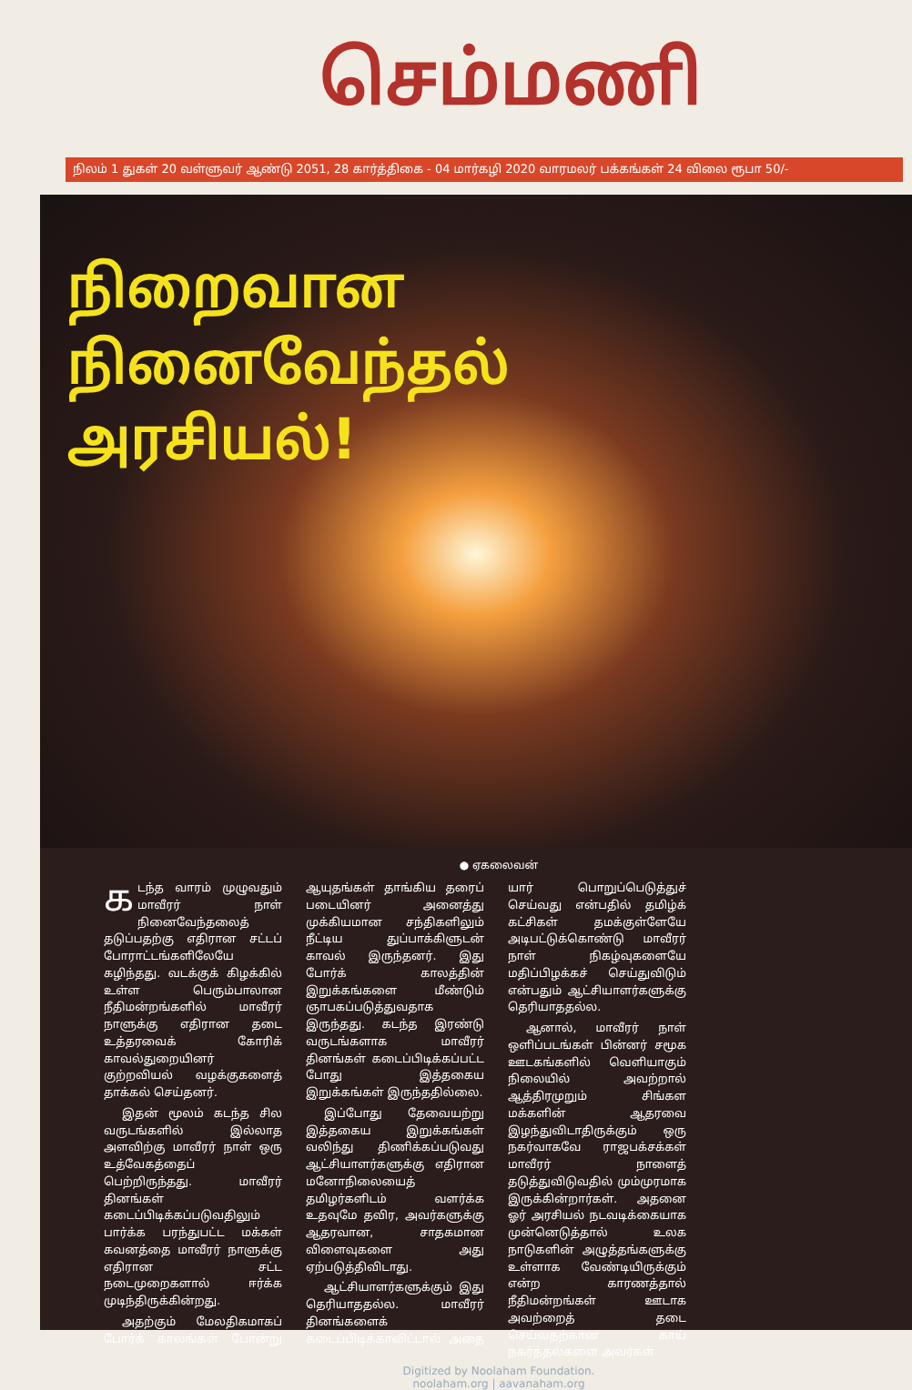செம்மணி
நிலம் 1 துகள் 20 வள்ளுவர் ஆண்டு 2051, 28 கார்த்திகை - 04 மார்கழி 2020 வாரமலர் பக்கங்கள் 24 விலை ரூபா 50/-
நிறைவான
நினைவேந்தல்
அரசியல்!
● ஏகலைவன்
கடந்த வாரம் முழுவதும் மாவீரர் நாள் நினைவேந்தலைத் தடுப்பதற்கு எதிரான சட்டப் போராட்டங்களிலேயே கழிந்தது. வடக்குக் கிழக்கில் உள்ள பெரும்பாலான நீதிமன்றங்களில் மாவீரர் நாளுக்கு எதிரான தடை உத்தரவைக் கோரிக் காவல்துறையினர் குற்றவியல் வழக்குகளைத் தாக்கல் செய்தனர்.
இதன் மூலம் கடந்த சில வருடங்களில் இல்லாத அளவிற்கு மாவீரர் நாள் ஒரு உத்வேகத்தைப் பெற்றிருந்தது. மாவீரர் தினங்கள் கடைப்பிடிக்கப்படுவதிலும் பார்க்க பரந்துபட்ட மக்கள் கவனத்தை மாவீரர் நாளுக்கு எதிரான சட்ட நடைமுறைகளால் ஈர்க்க முடிந்திருக்கின்றது.
அதற்கும் மேலதிகமாகப் போர்க் காலங்கள் போன்று ஆயுதங்கள் தாங்கிய தரைப் படையினர் அனைத்து முக்கியமான சந்திகளிலும் நீட்டிய துப்பாக்கிளுடன் காவல் இருந்தனர். இது போர்க் காலத்தின் இறுக்கங்களை மீண்டும் ஞாபகப்படுத்துவதாக இருந்தது. கடந்த இரண்டு வருடங்களாக மாவீரர் தினங்கள் கடைப்பிடிக்கப்பட்ட போது இத்தகைய இறுக்கங்கள் இருந்ததில்லை.
இப்போது தேவையற்று இத்தகைய இறுக்கங்கள் வலிந்து திணிக்கப்படுவது ஆட்சியாளர்களுக்கு எதிரான மனோநிலையைத் தமிழர்களிடம் வளர்க்க உதவுமே தவிர, அவர்களுக்கு ஆதரவான, சாதகமான விளைவுகளை அது ஏற்படுத்திவிடாது.
ஆட்சியாளர்களுக்கும் இது தெரியாததல்ல. மாவீரர் தினங்களைக் கடைப்பிடிக்காவிட்டால் அதை யார் பொறுப்பெடுத்துச் செய்வது என்பதில் தமிழ்க் கட்சிகள் தமக்குள்ளேயே அடிபட்டுக்கொண்டு மாவீரர் நாள் நிகழ்வுகளையே மதிப்பிழக்கச் செய்துவிடும் என்பதும் ஆட்சியாளர்களுக்கு தெரியாததல்ல.
ஆனால், மாவீரர் நாள் ஒளிப்படங்கள் பின்னர் சமூக ஊடகங்களில் வெளியாகும் நிலையில் அவற்றால் ஆத்திரமுறும் சிங்கள மக்களின் ஆதரவை இழந்துவிடாதிருக்கும் ஒரு நகர்வாகவே ராஜபக்சக்கள் மாவீரர் நாளைத் தடுத்துவிடுவதில் மும்முரமாக இருக்கின்றார்கள். அதனை ஓர் அரசியல் நடவடிக்கையாக முன்னெடுத்தால் உலக நாடுகளின் அழுத்தங்களுக்கு உள்ளாக வேண்டியிருக்கும் என்ற காரணத்தால் நீதிமன்றங்கள் ஊடாக அவற்றைத் தடை செய்வதற்கான காய் நகர்த்தல்களை அவர்கள்
Digitized by Noolaham Foundation.
noolaham.org | aavanaham.org